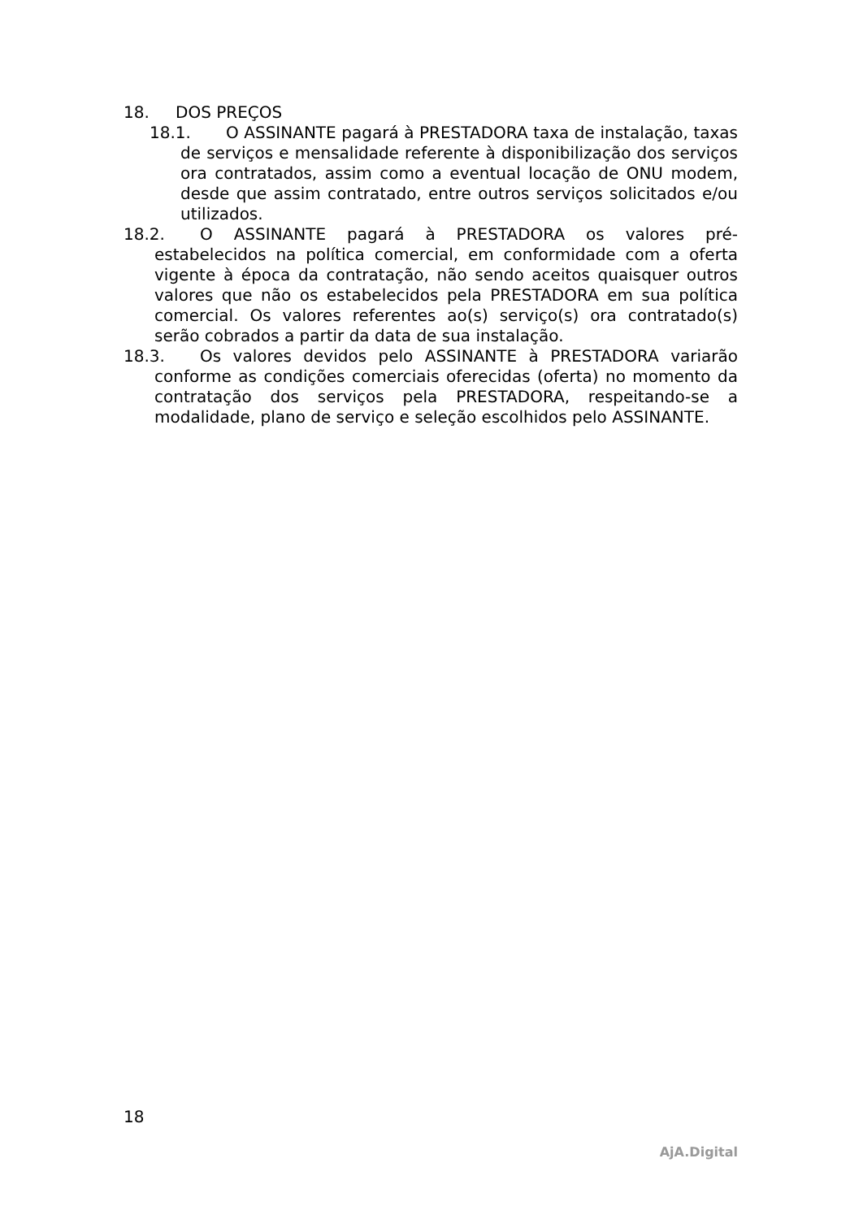18. DOS PREÇOS
18.1. O ASSINANTE pagará à PRESTADORA taxa de instalação, taxas de serviços e mensalidade referente à disponibilização dos serviços ora contratados, assim como a eventual locação de ONU modem, desde que assim contratado, entre outros serviços solicitados e/ou utilizados.
18.2. O ASSINANTE pagará à PRESTADORA os valores pré-estabelecidos na política comercial, em conformidade com a oferta vigente à época da contratação, não sendo aceitos quaisquer outros valores que não os estabelecidos pela PRESTADORA em sua política comercial. Os valores referentes ao(s) serviço(s) ora contratado(s) serão cobrados a partir da data de sua instalação.
18.3. Os valores devidos pelo ASSINANTE à PRESTADORA variarão conforme as condições comerciais oferecidas (oferta) no momento da contratação dos serviços pela PRESTADORA, respeitando-se a modalidade, plano de serviço e seleção escolhidos pelo ASSINANTE.
18
AjA.Digital